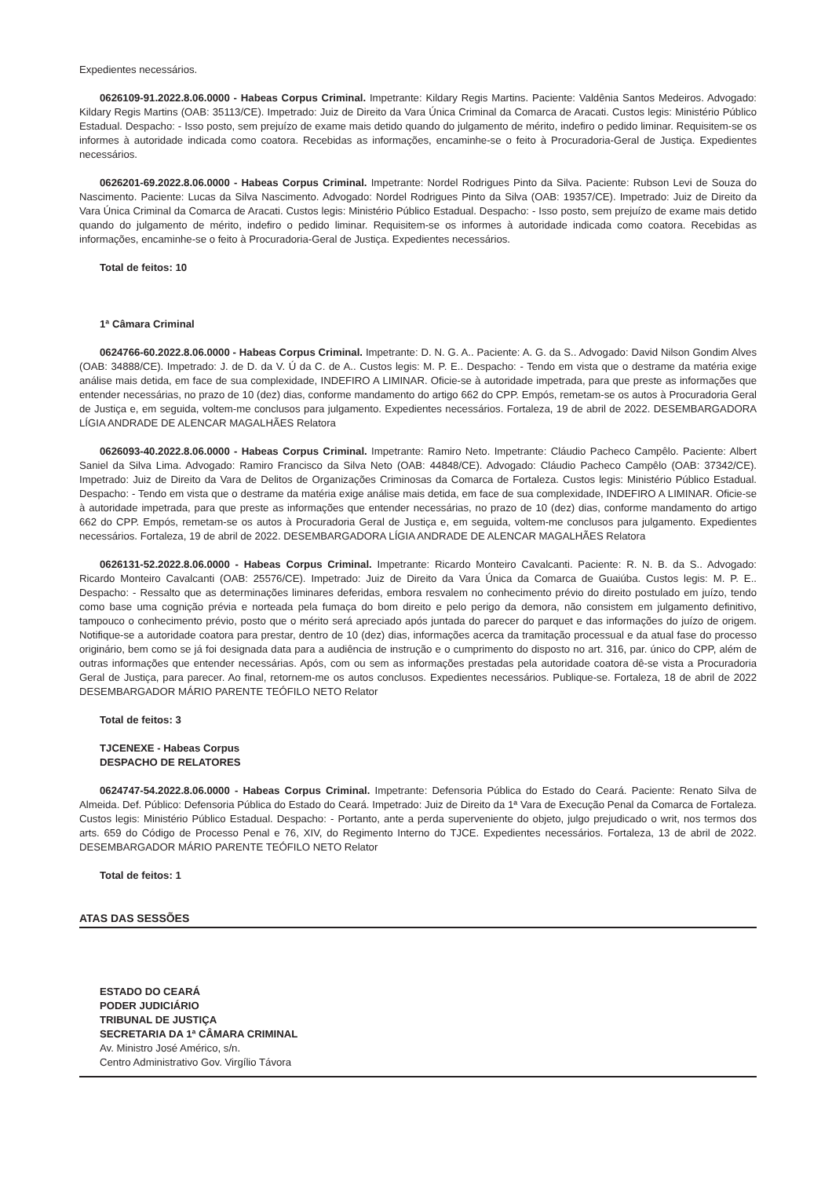Expedientes necessários.
0626109-91.2022.8.06.0000 - Habeas Corpus Criminal. Impetrante: Kildary Regis Martins. Paciente: Valdênia Santos Medeiros. Advogado: Kildary Regis Martins (OAB: 35113/CE). Impetrado: Juiz de Direito da Vara Única Criminal da Comarca de Aracati. Custos legis: Ministério Público Estadual. Despacho: - Isso posto, sem prejuízo de exame mais detido quando do julgamento de mérito, indefiro o pedido liminar. Requisitem-se os informes à autoridade indicada como coatora. Recebidas as informações, encaminhe-se o feito à Procuradoria-Geral de Justiça. Expedientes necessários.
0626201-69.2022.8.06.0000 - Habeas Corpus Criminal. Impetrante: Nordel Rodrigues Pinto da Silva. Paciente: Rubson Levi de Souza do Nascimento. Paciente: Lucas da Silva Nascimento. Advogado: Nordel Rodrigues Pinto da Silva (OAB: 19357/CE). Impetrado: Juiz de Direito da Vara Única Criminal da Comarca de Aracati. Custos legis: Ministério Público Estadual. Despacho: - Isso posto, sem prejuízo de exame mais detido quando do julgamento de mérito, indefiro o pedido liminar. Requisitem-se os informes à autoridade indicada como coatora. Recebidas as informações, encaminhe-se o feito à Procuradoria-Geral de Justiça. Expedientes necessários.
Total de feitos: 10
1ª Câmara Criminal
0624766-60.2022.8.06.0000 - Habeas Corpus Criminal. Impetrante: D. N. G. A.. Paciente: A. G. da S.. Advogado: David Nilson Gondim Alves (OAB: 34888/CE). Impetrado: J. de D. da V. Ú da C. de A.. Custos legis: M. P. E.. Despacho: - Tendo em vista que o destrame da matéria exige análise mais detida, em face de sua complexidade, INDEFIRO A LIMINAR. Oficie-se à autoridade impetrada, para que preste as informações que entender necessárias, no prazo de 10 (dez) dias, conforme mandamento do artigo 662 do CPP. Empós, remetam-se os autos à Procuradoria Geral de Justiça e, em seguida, voltem-me conclusos para julgamento. Expedientes necessários. Fortaleza, 19 de abril de 2022. DESEMBARGADORA LÍGIA ANDRADE DE ALENCAR MAGALHÃES Relatora
0626093-40.2022.8.06.0000 - Habeas Corpus Criminal. Impetrante: Ramiro Neto. Impetrante: Cláudio Pacheco Campêlo. Paciente: Albert Saniel da Silva Lima. Advogado: Ramiro Francisco da Silva Neto (OAB: 44848/CE). Advogado: Cláudio Pacheco Campêlo (OAB: 37342/CE). Impetrado: Juiz de Direito da Vara de Delitos de Organizações Criminosas da Comarca de Fortaleza. Custos legis: Ministério Público Estadual. Despacho: - Tendo em vista que o destrame da matéria exige análise mais detida, em face de sua complexidade, INDEFIRO A LIMINAR. Oficie-se à autoridade impetrada, para que preste as informações que entender necessárias, no prazo de 10 (dez) dias, conforme mandamento do artigo 662 do CPP. Empós, remetam-se os autos à Procuradoria Geral de Justiça e, em seguida, voltem-me conclusos para julgamento. Expedientes necessários. Fortaleza, 19 de abril de 2022. DESEMBARGADORA LÍGIA ANDRADE DE ALENCAR MAGALHÃES Relatora
0626131-52.2022.8.06.0000 - Habeas Corpus Criminal. Impetrante: Ricardo Monteiro Cavalcanti. Paciente: R. N. B. da S.. Advogado: Ricardo Monteiro Cavalcanti (OAB: 25576/CE). Impetrado: Juiz de Direito da Vara Única da Comarca de Guaiúba. Custos legis: M. P. E.. Despacho: - Ressalto que as determinações liminares deferidas, embora resvalem no conhecimento prévio do direito postulado em juízo, tendo como base uma cognição prévia e norteada pela fumaça do bom direito e pelo perigo da demora, não consistem em julgamento definitivo, tampouco o conhecimento prévio, posto que o mérito será apreciado após juntada do parecer do parquet e das informações do juízo de origem. Notifique-se a autoridade coatora para prestar, dentro de 10 (dez) dias, informações acerca da tramitação processual e da atual fase do processo originário, bem como se já foi designada data para a audiência de instrução e o cumprimento do disposto no art. 316, par. único do CPP, além de outras informações que entender necessárias. Após, com ou sem as informações prestadas pela autoridade coatora dê-se vista a Procuradoria Geral de Justiça, para parecer. Ao final, retornem-me os autos conclusos. Expedientes necessários. Publique-se. Fortaleza, 18 de abril de 2022 DESEMBARGADOR MÁRIO PARENTE TEÓFILO NETO Relator
Total de feitos: 3
TJCENEXE - Habeas Corpus
DESPACHO DE RELATORES
0624747-54.2022.8.06.0000 - Habeas Corpus Criminal. Impetrante: Defensoria Pública do Estado do Ceará. Paciente: Renato Silva de Almeida. Def. Público: Defensoria Pública do Estado do Ceará. Impetrado: Juiz de Direito da 1ª Vara de Execução Penal da Comarca de Fortaleza. Custos legis: Ministério Público Estadual. Despacho: - Portanto, ante a perda superveniente do objeto, julgo prejudicado o writ, nos termos dos arts. 659 do Código de Processo Penal e 76, XIV, do Regimento Interno do TJCE. Expedientes necessários. Fortaleza, 13 de abril de 2022. DESEMBARGADOR MÁRIO PARENTE TEÓFILO NETO Relator
Total de feitos: 1
ATAS DAS SESSÕES
ESTADO DO CEARÁ
PODER JUDICIÁRIO
TRIBUNAL DE JUSTIÇA
SECRETARIA DA 1ª CÂMARA CRIMINAL
Av. Ministro José Américo, s/n.
Centro Administrativo Gov. Virgílio Távora